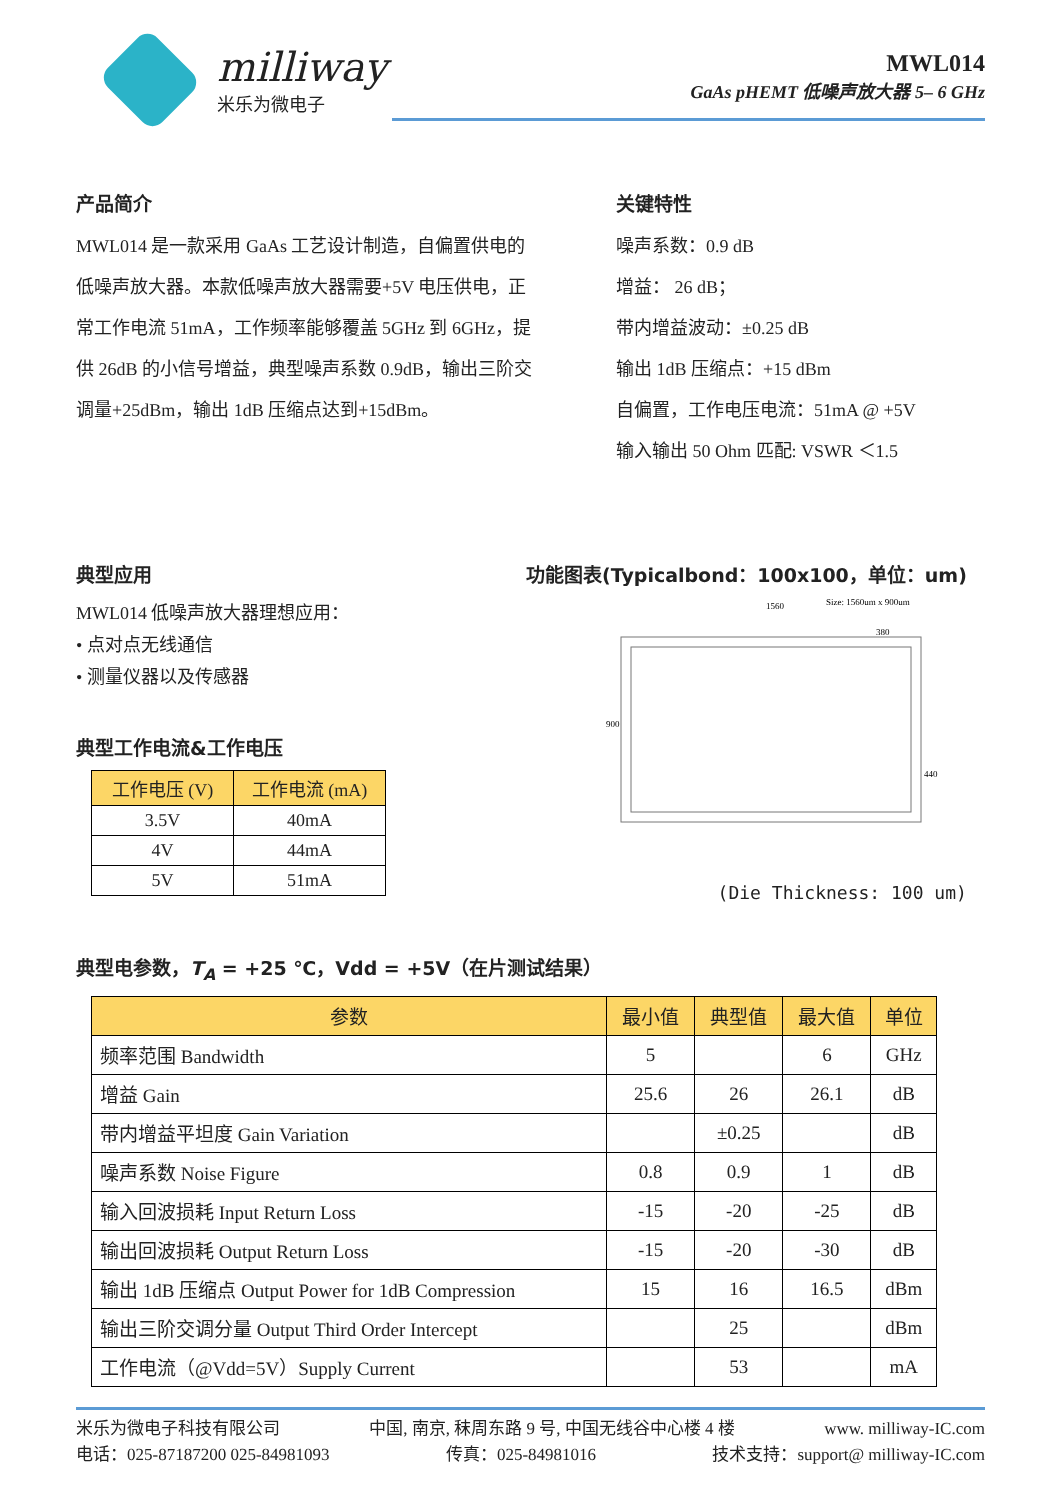milliway
米乐为微电子
MWL014
GaAs pHEMT 低噪声放大器 5– 6 GHz
产品简介
MWL014 是一款采用 GaAs 工艺设计制造，自偏置供电的低噪声放大器。本款低噪声放大器需要+5V 电压供电，正常工作电流 51mA，工作频率能够覆盖 5GHz 到 6GHz，提供 26dB 的小信号增益，典型噪声系数 0.9dB，输出三阶交调量+25dBm，输出 1dB 压缩点达到+15dBm。
关键特性
噪声系数：0.9 dB
增益： 26 dB；
带内增益波动：±0.25 dB
输出 1dB 压缩点：+15 dBm
自偏置，工作电压电流：51mA @ +5V
输入输出 50 Ohm 匹配: VSWR ＜1.5
典型应用
MWL014 低噪声放大器理想应用：
• 点对点无线通信
• 测量仪器以及传感器
典型工作电流&工作电压
| 工作电压 (V) | 工作电流 (mA) |
| --- | --- |
| 3.5V | 40mA |
| 4V | 44mA |
| 5V | 51mA |
功能图表(Typicalbond：100x100，单位：um)
1560
Size: 1560um x 900um
380
900
440
(Die Thickness: 100 um)
典型电参数，T<sub>A</sub> = +25 ℃，Vdd = +5V（在片测试结果）
| 参数 | 最小值 | 典型值 | 最大值 | 单位 |
| --- | --- | --- | --- | --- |
| 频率范围 Bandwidth | 5 | | 6 | GHz |
| 增益 Gain | 25.6 | 26 | 26.1 | dB |
| 带内增益平坦度 Gain Variation | | ±0.25 | | dB |
| 噪声系数 Noise Figure | 0.8 | 0.9 | 1 | dB |
| 输入回波损耗 Input Return Loss | -15 | -20 | -25 | dB |
| 输出回波损耗 Output Return Loss | -15 | -20 | -30 | dB |
| 输出 1dB 压缩点 Output Power for 1dB Compression | 15 | 16 | 16.5 | dBm |
| 输出三阶交调分量 Output Third Order Intercept | | 25 | | dBm |
| 工作电流（@Vdd=5V）Supply Current | | 53 | | mA |
米乐为微电子科技有限公司 中国, 南京, 秣周东路 9 号, 中国无线谷中心楼 4 楼 www. milliway-IC.com
电话：025-87187200 025-84981093 传真：025-84981016 技术支持：support@ milliway-IC.com